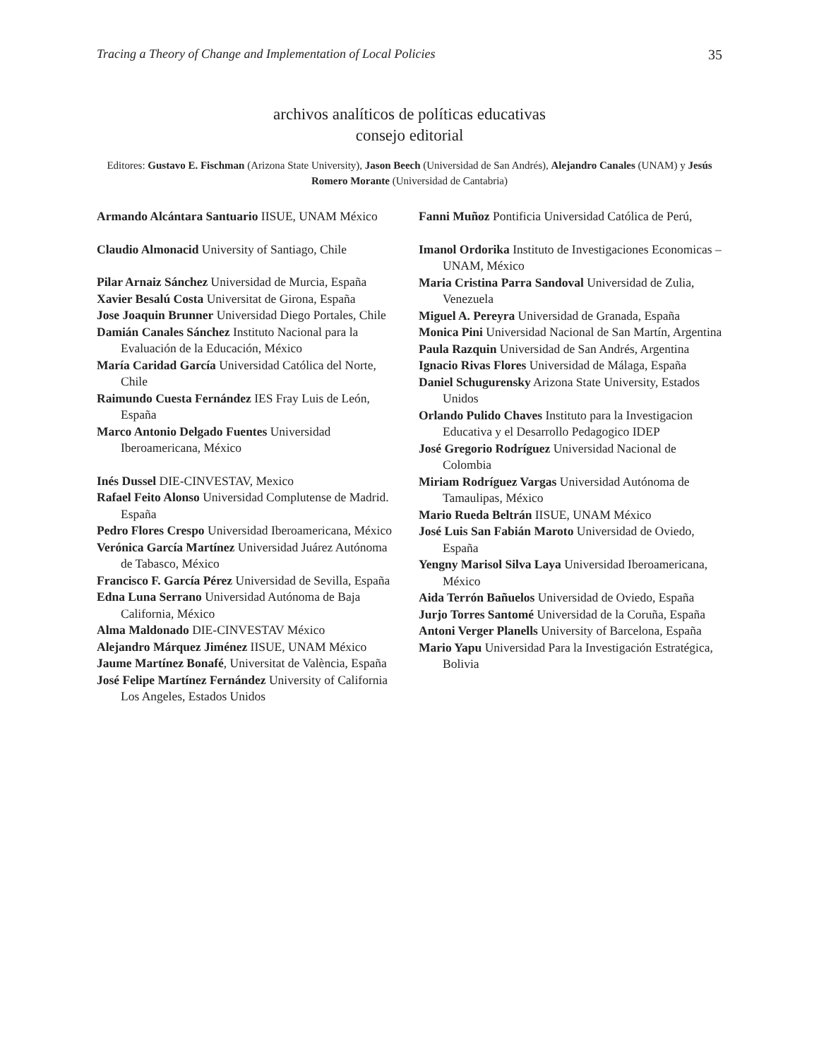Tracing a Theory of Change and Implementation of Local Policies 35
archivos analíticos de políticas educativas
consejo editorial
Editores: Gustavo E. Fischman (Arizona State University), Jason Beech (Universidad de San Andrés), Alejandro Canales (UNAM) y Jesús Romero Morante (Universidad de Cantabria)
Armando Alcántara Santuario IISUE, UNAM México
Claudio Almonacid University of Santiago, Chile
Pilar Arnaiz Sánchez Universidad de Murcia, España
Xavier Besalú Costa Universitat de Girona, España
Jose Joaquin Brunner Universidad Diego Portales, Chile
Damián Canales Sánchez Instituto Nacional para la Evaluación de la Educación, México
María Caridad García Universidad Católica del Norte, Chile
Raimundo Cuesta Fernández IES Fray Luis de León, España
Marco Antonio Delgado Fuentes Universidad Iberoamericana, México
Inés Dussel DIE-CINVESTAV, Mexico
Rafael Feito Alonso Universidad Complutense de Madrid. España
Pedro Flores Crespo Universidad Iberoamericana, México
Verónica García Martínez Universidad Juárez Autónoma de Tabasco, México
Francisco F. García Pérez Universidad de Sevilla, España
Edna Luna Serrano Universidad Autónoma de Baja California, México
Alma Maldonado DIE-CINVESTAV México
Alejandro Márquez Jiménez IISUE, UNAM México
Jaume Martínez Bonafé, Universitat de València, España
José Felipe Martínez Fernández University of California Los Angeles, Estados Unidos
Fanni Muñoz Pontificia Universidad Católica de Perú,
Imanol Ordorika Instituto de Investigaciones Economicas – UNAM, México
Maria Cristina Parra Sandoval Universidad de Zulia, Venezuela
Miguel A. Pereyra Universidad de Granada, España
Monica Pini Universidad Nacional de San Martín, Argentina
Paula Razquin Universidad de San Andrés, Argentina
Ignacio Rivas Flores Universidad de Málaga, España
Daniel Schugurensky Arizona State University, Estados Unidos
Orlando Pulido Chaves Instituto para la Investigacion Educativa y el Desarrollo Pedagogico IDEP
José Gregorio Rodríguez Universidad Nacional de Colombia
Miriam Rodríguez Vargas Universidad Autónoma de Tamaulipas, México
Mario Rueda Beltrán IISUE, UNAM México
José Luis San Fabián Maroto Universidad de Oviedo, España
Yengny Marisol Silva Laya Universidad Iberoamericana, México
Aida Terrón Bañuelos Universidad de Oviedo, España
Jurjo Torres Santomé Universidad de la Coruña, España
Antoni Verger Planells University of Barcelona, España
Mario Yapu Universidad Para la Investigación Estratégica, Bolivia